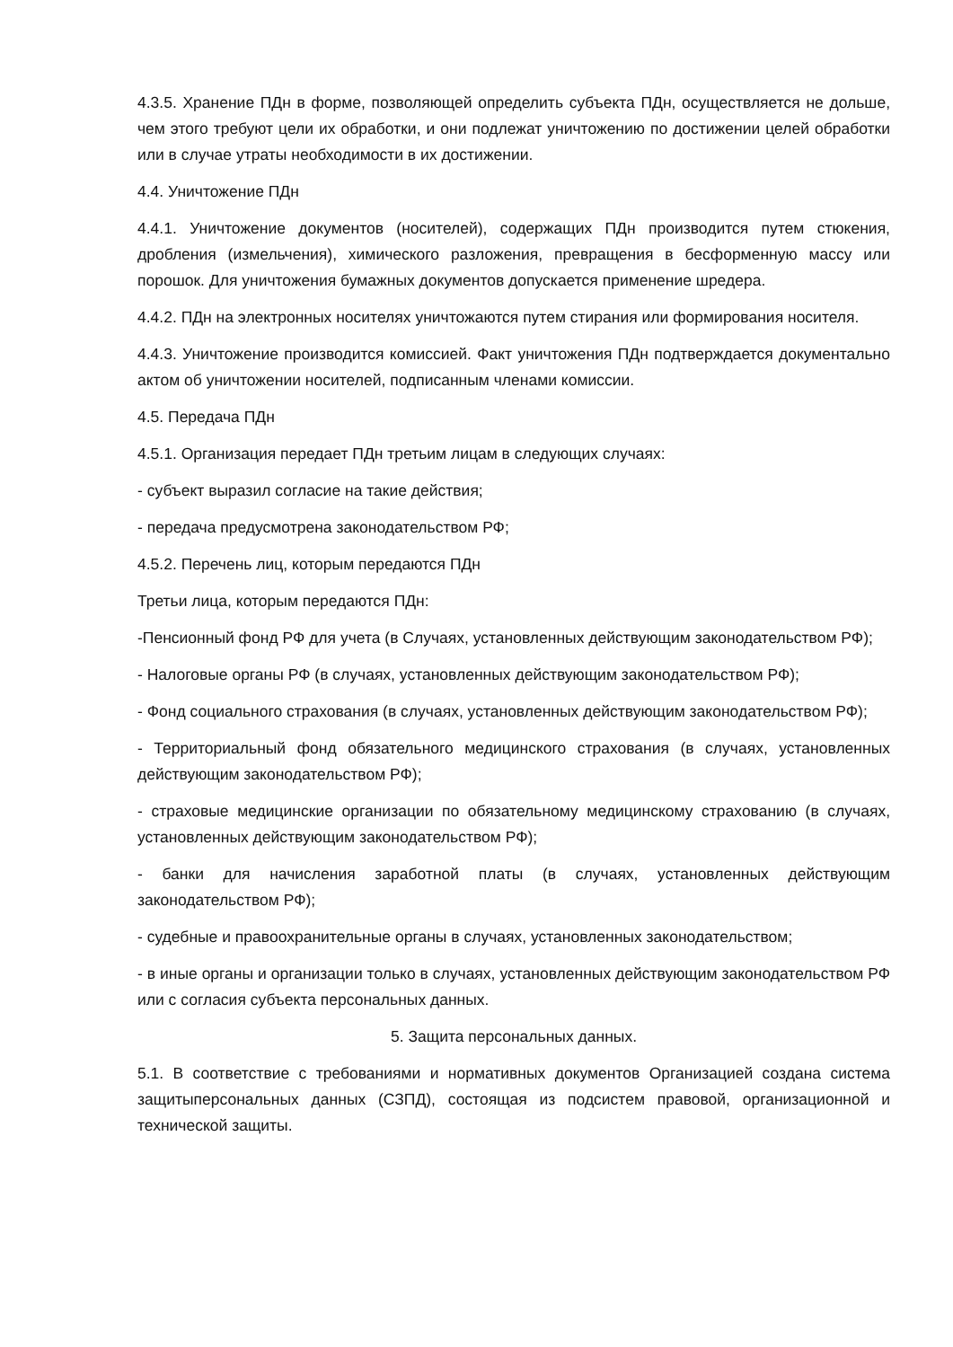4.3.5. Хранение ПДн в форме, позволяющей определить субъекта ПДн, осуществляется не дольше, чем этого требуют цели их обработки, и они подлежат уничтожению по достижении целей обработки или в случае утраты необходимости в их достижении.
4.4. Уничтожение ПДн
4.4.1. Уничтожение документов (носителей), содержащих ПДн производится путем стюкения, дробления (измельчения), химического разложения, превращения в бесформенную массу или порошок. Для уничтожения бумажных документов допускается применение шредера.
4.4.2. ПДн на электронных носителях уничтожаются путем стирания или формирования носителя.
4.4.3. Уничтожение производится комиссией. Факт уничтожения ПДн подтверждается документально актом об уничтожении носителей, подписанным членами комиссии.
4.5. Передача ПДн
4.5.1. Организация передает ПДн третьим лицам в следующих случаях:
- субъект выразил согласие на такие действия;
- передача предусмотрена законодательством РФ;
4.5.2. Перечень лиц, которым передаются ПДн
Третьи лица, которым передаются ПДн:
-Пенсионный фонд РФ для учета (в Случаях, установленных действующим законодательством РФ);
- Налоговые органы РФ (в случаях, установленных действующим законодательством РФ);
- Фонд социального страхования (в случаях, установленных действующим законодательством РФ);
- Территориальный фонд обязательного медицинского страхования (в случаях, установленных действующим законодательством РФ);
- страховые медицинские организации по обязательному медицинскому страхованию (в случаях, установленных действующим законодательством РФ);
- банки для начисления заработной платы (в случаях, установленных действующим законодательством РФ);
- судебные и правоохранительные органы в случаях, установленных законодательством;
- в иные органы и организации только в случаях, установленных действующим законодательством РФ или с согласия субъекта персональных данных.
5. Защита персональных данных.
5.1. В соответствие с требованиями и нормативных документов Организацией создана система защитыперсональных данных (СЗПД), состоящая из подсистем правовой, организационной и технической защиты.